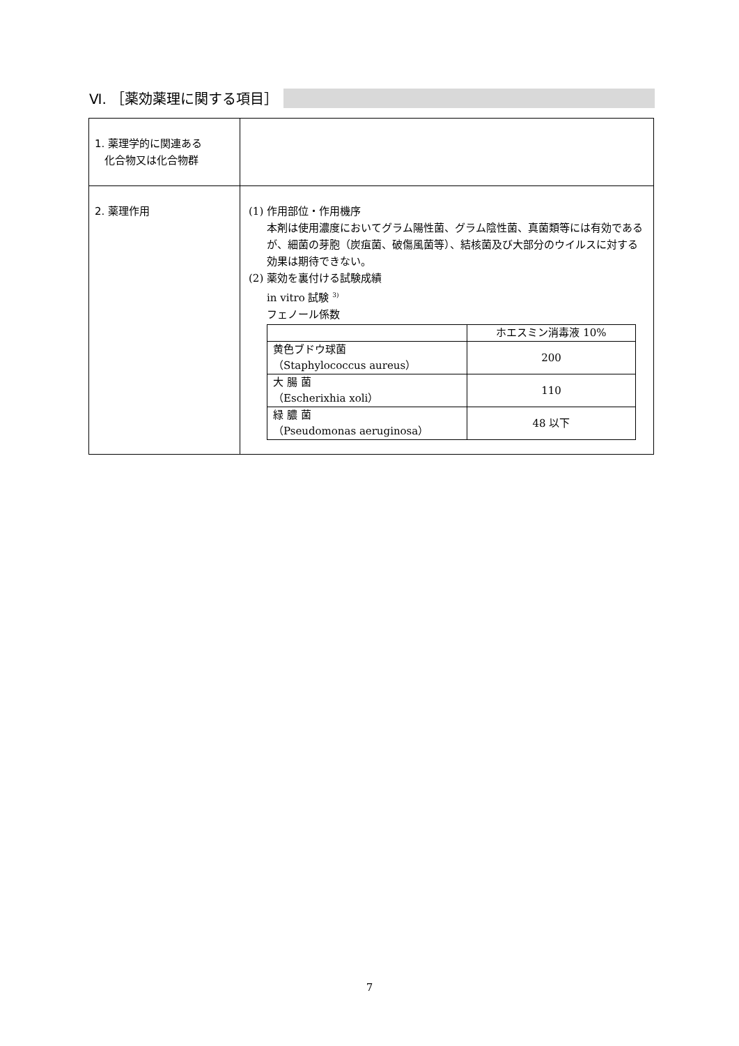Ⅵ. ［薬効薬理に関する項目］
| 1. 薬理学的に関連ある 化合物又は化合物群 | |
| 2. 薬理作用 | (1) 作用部位・作用機序 本剤は使用濃度においてグラム陽性菌、グラム陰性菌、真菌類等には有効であるが、細菌の芽胞（炭疽菌、破傷風菌等）、結核菌及び大部分のウイルスに対する効果は期待できない。 (2) 薬効を裏付ける試験成績 in vitro 試験 <sup>3)</sup> フェノール係数 / / ホエスミン消毒液 10% / / 黄色ブドウ球菌 （Staphylococcus aureus） / 200 / / 大 腸 菌 （Escherixhia xoli） / 110 / / 緑 膿 菌 （Pseudomonas aeruginosa） / 48 以下 / |
7